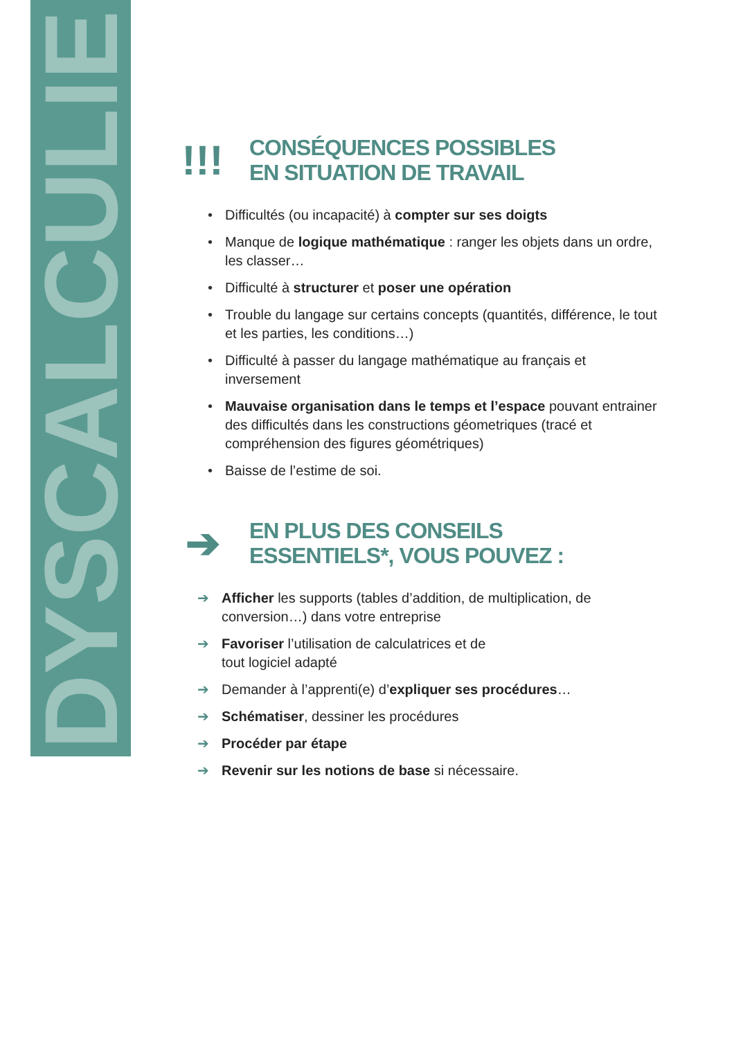DYSCALCULIE
!!!
CONSÉQUENCES POSSIBLES
EN SITUATION DE TRAVAIL
• Difficultés (ou incapacité) à compter sur ses doigts
• Manque de logique mathématique : ranger les objets dans un ordre, les classer…
• Difficulté à structurer et poser une opération
• Trouble du langage sur certains concepts (quantités, différence, le tout et les parties, les conditions…)
• Difficulté à passer du langage mathématique au français et inversement
• Mauvaise organisation dans le temps et l’espace pouvant entrainer des difficultés dans les constructions géometriques (tracé et compréhension des figures géométriques)
• Baisse de l’estime de soi.
➔
EN PLUS DES CONSEILS
ESSENTIELS*, VOUS POUVEZ :
➔ Afficher les supports (tables d’addition, de multiplication, de conversion…) dans votre entreprise
➔ Favoriser l’utilisation de calculatrices et de
tout logiciel adapté
➔ Demander à l’apprenti(e) d’expliquer ses procédures…
➔ Schématiser, dessiner les procédures
➔ Procéder par étape
➔ Revenir sur les notions de base si nécessaire.